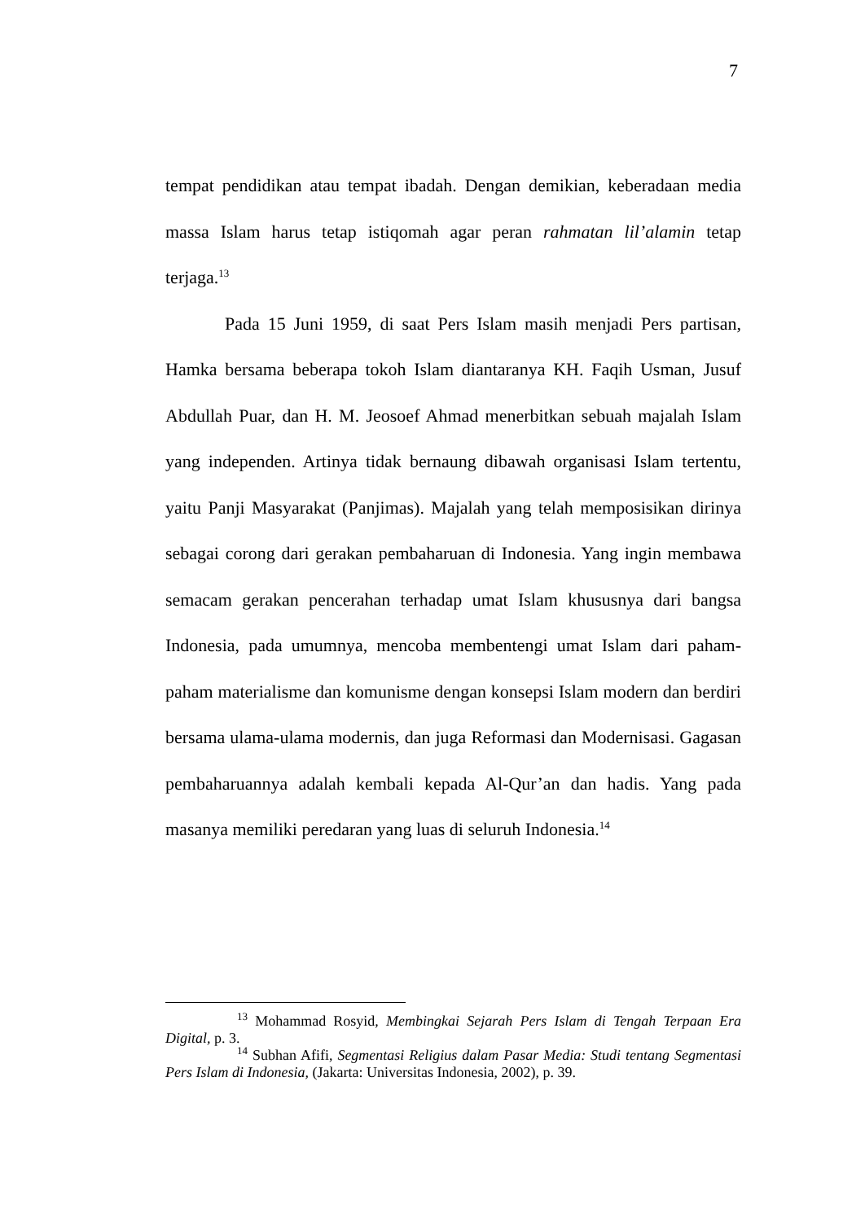7
tempat pendidikan atau tempat ibadah. Dengan demikian, keberadaan media massa Islam harus tetap istiqomah agar peran rahmatan lil’alamin tetap terjaga.<sup>13</sup>
Pada 15 Juni 1959, di saat Pers Islam masih menjadi Pers partisan, Hamka bersama beberapa tokoh Islam diantaranya KH. Faqih Usman, Jusuf Abdullah Puar, dan H. M. Jeosoef Ahmad menerbitkan sebuah majalah Islam yang independen. Artinya tidak bernaung dibawah organisasi Islam tertentu, yaitu Panji Masyarakat (Panjimas). Majalah yang telah memposisikan dirinya sebagai corong dari gerakan pembaharuan di Indonesia. Yang ingin membawa semacam gerakan pencerahan terhadap umat Islam khususnya dari bangsa Indonesia, pada umumnya, mencoba membentengi umat Islam dari paham-paham materialisme dan komunisme dengan konsepsi Islam modern dan berdiri bersama ulama-ulama modernis, dan juga Reformasi dan Modernisasi. Gagasan pembaharuannya adalah kembali kepada Al-Qur’an dan hadis. Yang pada masanya memiliki peredaran yang luas di seluruh Indonesia.<sup>14</sup>
<sup>13</sup> Mohammad Rosyid, Membingkai Sejarah Pers Islam di Tengah Terpaan Era Digital, p. 3.
<sup>14</sup> Subhan Afifi, Segmentasi Religius dalam Pasar Media: Studi tentang Segmentasi Pers Islam di Indonesia, (Jakarta: Universitas Indonesia, 2002), p. 39.